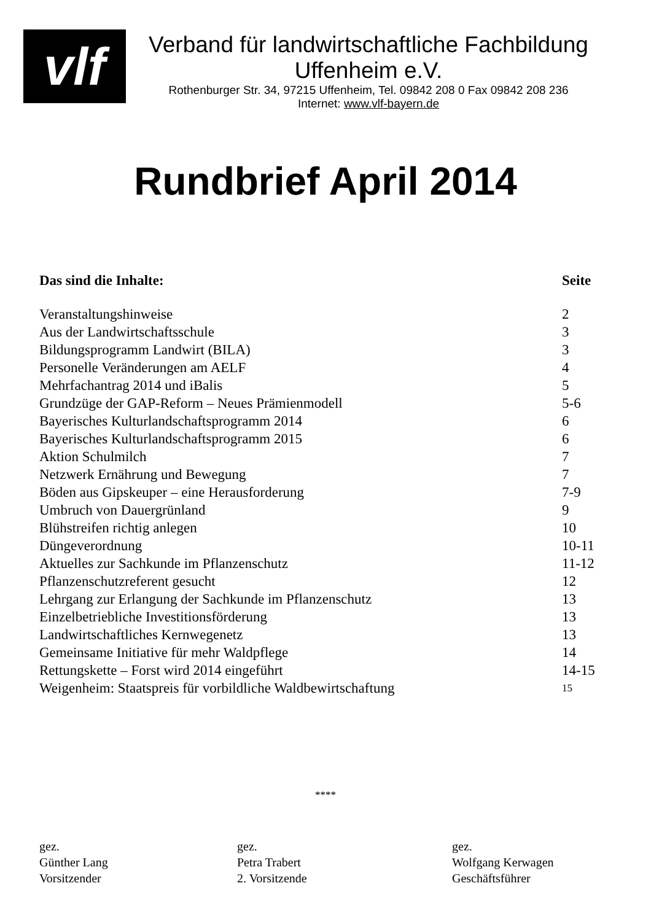vlf
Verband für landwirtschaftliche Fachbildung
Uffenheim e.V.
Rothenburger Str. 34, 97215 Uffenheim, Tel. 09842 208 0 Fax 09842 208 236
Internet: www.vlf-bayern.de
Rundbrief April 2014
| Das sind die Inhalte: | Seite |
| --- | --- |
| Veranstaltungshinweise | 2 |
| Aus der Landwirtschaftsschule | 3 |
| Bildungsprogramm Landwirt (BILA) | 3 |
| Personelle Veränderungen am AELF | 4 |
| Mehrfachantrag 2014 und iBalis | 5 |
| Grundzüge der GAP-Reform – Neues Prämienmodell | 5-6 |
| Bayerisches Kulturlandschaftsprogramm 2014 | 6 |
| Bayerisches Kulturlandschaftsprogramm 2015 | 6 |
| Aktion Schulmilch | 7 |
| Netzwerk Ernährung und Bewegung | 7 |
| Böden aus Gipskeuper – eine Herausforderung | 7-9 |
| Umbruch von Dauergrünland | 9 |
| Blühstreifen richtig anlegen | 10 |
| Düngeverordnung | 10-11 |
| Aktuelles zur Sachkunde im Pflanzenschutz | 11-12 |
| Pflanzenschutzreferent gesucht | 12 |
| Lehrgang zur Erlangung der Sachkunde im Pflanzenschutz | 13 |
| Einzelbetriebliche Investitionsförderung | 13 |
| Landwirtschaftliches Kernwegenetz | 13 |
| Gemeinsame Initiative für mehr Waldpflege | 14 |
| Rettungskette – Forst wird 2014 eingeführt | 14-15 |
| Weigenheim: Staatspreis für vorbildliche Waldbewirtschaftung | 15 |
****
gez.
Günther Lang
Vorsitzender
gez.
Petra Trabert
2. Vorsitzende
gez.
Wolfgang Kerwagen
Geschäftsführer